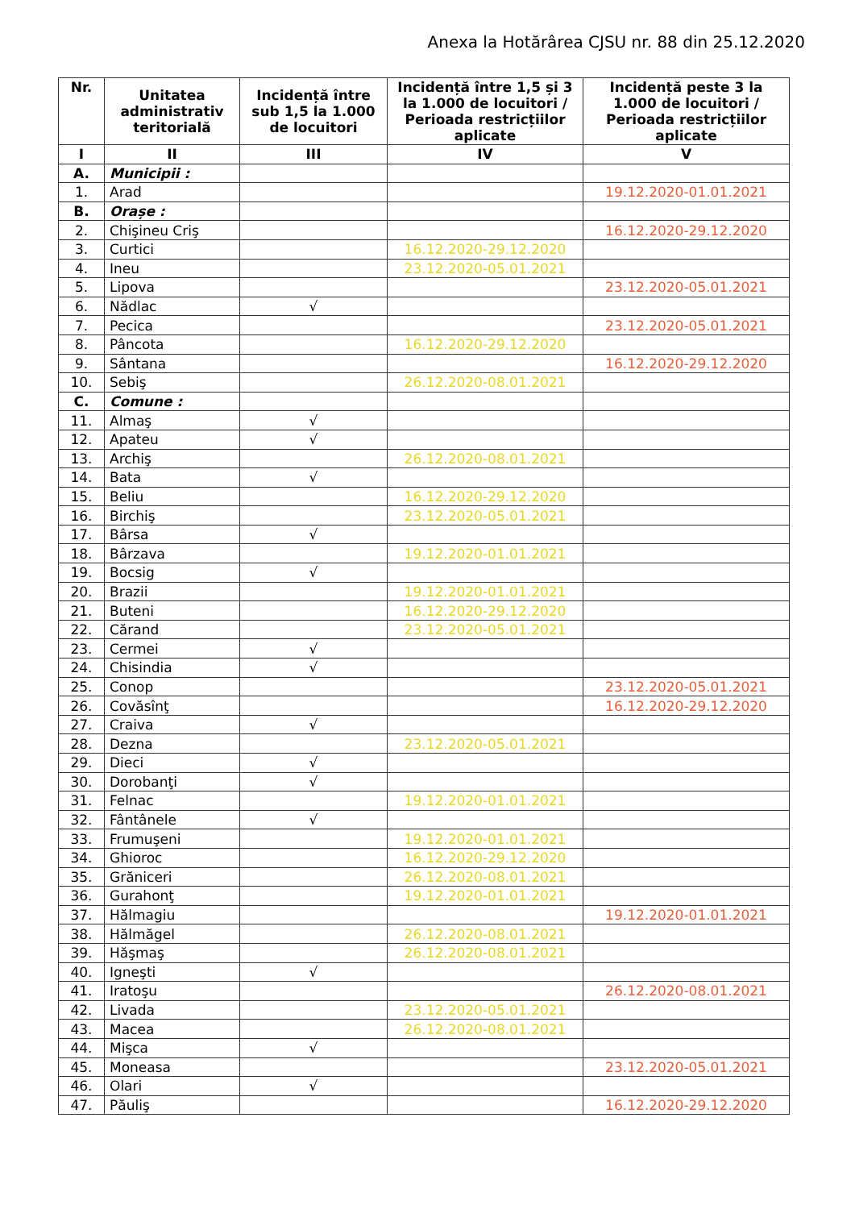Anexa la Hotărârea CJSU nr. 88 din 25.12.2020
| Nr. | Unitatea administrativ teritorială | Incidență între sub 1,5 la 1.000 de locuitori | Incidență între 1,5 și 3 la 1.000 de locuitori / Perioada restricțiilor aplicate | Incidență peste 3 la 1.000 de locuitori / Perioada restricțiilor aplicate |
| --- | --- | --- | --- | --- |
| I | II | III | IV | V |
| A. | Municipii : | | | |
| 1. | Arad | | | 19.12.2020-01.01.2021 |
| B. | Orașe : | | | |
| 2. | Chişineu Criş | | | 16.12.2020-29.12.2020 |
| 3. | Curtici | | 16.12.2020-29.12.2020 | |
| 4. | Ineu | | 23.12.2020-05.01.2021 | |
| 5. | Lipova | | | 23.12.2020-05.01.2021 |
| 6. | Nădlac | √ | | |
| 7. | Pecica | | | 23.12.2020-05.01.2021 |
| 8. | Pâncota | | 16.12.2020-29.12.2020 | |
| 9. | Sântana | | | 16.12.2020-29.12.2020 |
| 10. | Sebiş | | 26.12.2020-08.01.2021 | |
| C. | Comune : | | | |
| 11. | Almaş | √ | | |
| 12. | Apateu | √ | | |
| 13. | Archiş | | 26.12.2020-08.01.2021 | |
| 14. | Bata | √ | | |
| 15. | Beliu | | 16.12.2020-29.12.2020 | |
| 16. | Birchiş | | 23.12.2020-05.01.2021 | |
| 17. | Bârsa | √ | | |
| 18. | Bârzava | | 19.12.2020-01.01.2021 | |
| 19. | Bocsig | √ | | |
| 20. | Brazii | | 19.12.2020-01.01.2021 | |
| 21. | Buteni | | 16.12.2020-29.12.2020 | |
| 22. | Cărand | | 23.12.2020-05.01.2021 | |
| 23. | Cermei | √ | | |
| 24. | Chisindia | √ | | |
| 25. | Conop | | | 23.12.2020-05.01.2021 |
| 26. | Covăsînţ | | | 16.12.2020-29.12.2020 |
| 27. | Craiva | √ | | |
| 28. | Dezna | | 23.12.2020-05.01.2021 | |
| 29. | Dieci | √ | | |
| 30. | Dorobanţi | √ | | |
| 31. | Felnac | | 19.12.2020-01.01.2021 | |
| 32. | Fântânele | √ | | |
| 33. | Frumuşeni | | 19.12.2020-01.01.2021 | |
| 34. | Ghioroc | | 16.12.2020-29.12.2020 | |
| 35. | Grăniceri | | 26.12.2020-08.01.2021 | |
| 36. | Gurahonţ | | 19.12.2020-01.01.2021 | |
| 37. | Hălmagiu | | | 19.12.2020-01.01.2021 |
| 38. | Hălmăgel | | 26.12.2020-08.01.2021 | |
| 39. | Hăşmaş | | 26.12.2020-08.01.2021 | |
| 40. | Igneşti | √ | | |
| 41. | Iratoşu | | | 26.12.2020-08.01.2021 |
| 42. | Livada | | 23.12.2020-05.01.2021 | |
| 43. | Macea | | 26.12.2020-08.01.2021 | |
| 44. | Mişca | √ | | |
| 45. | Moneasa | | | 23.12.2020-05.01.2021 |
| 46. | Olari | √ | | |
| 47. | Păuliş | | | 16.12.2020-29.12.2020 |